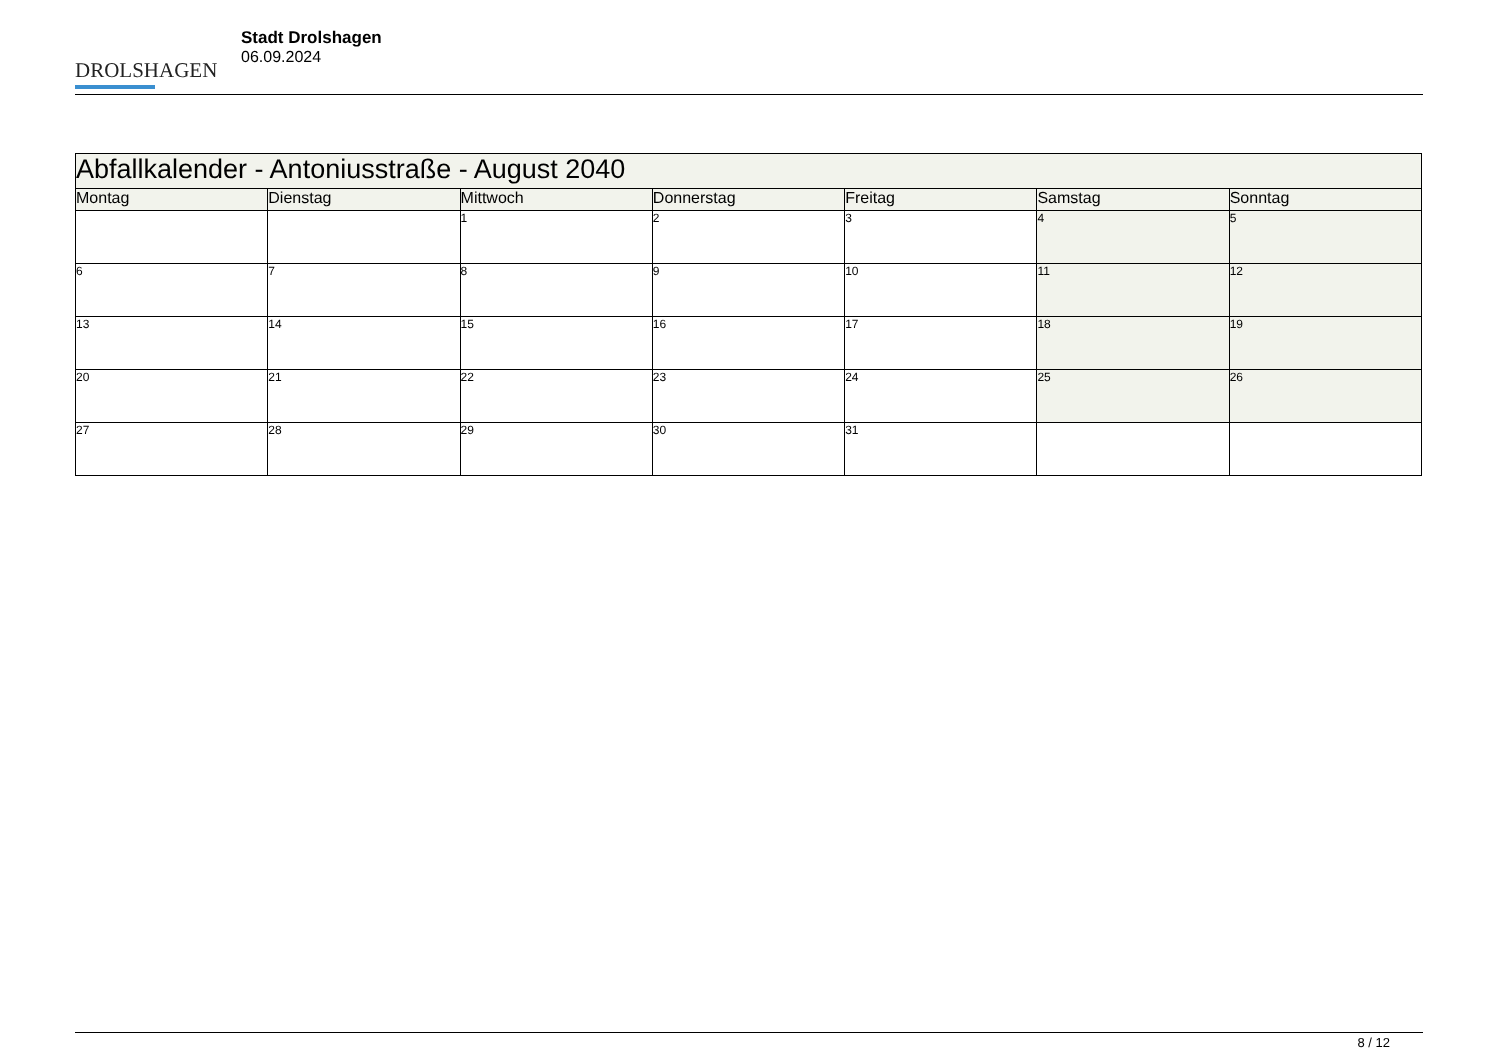DROLSHAGEN
Stadt Drolshagen
06.09.2024
| Abfallkalender - Antoniusstraße - August 2040 | | | | | | |
| Montag | Dienstag | Mittwoch | Donnerstag | Freitag | Samstag | Sonntag |
| | | 1 | 2 | 3 | 4 | 5 |
| 6 | 7 | 8 | 9 | 10 | 11 | 12 |
| 13 | 14 | 15 | 16 | 17 | 18 | 19 |
| 20 | 21 | 22 | 23 | 24 | 25 | 26 |
| 27 | 28 | 29 | 30 | 31 | | |
8 / 12